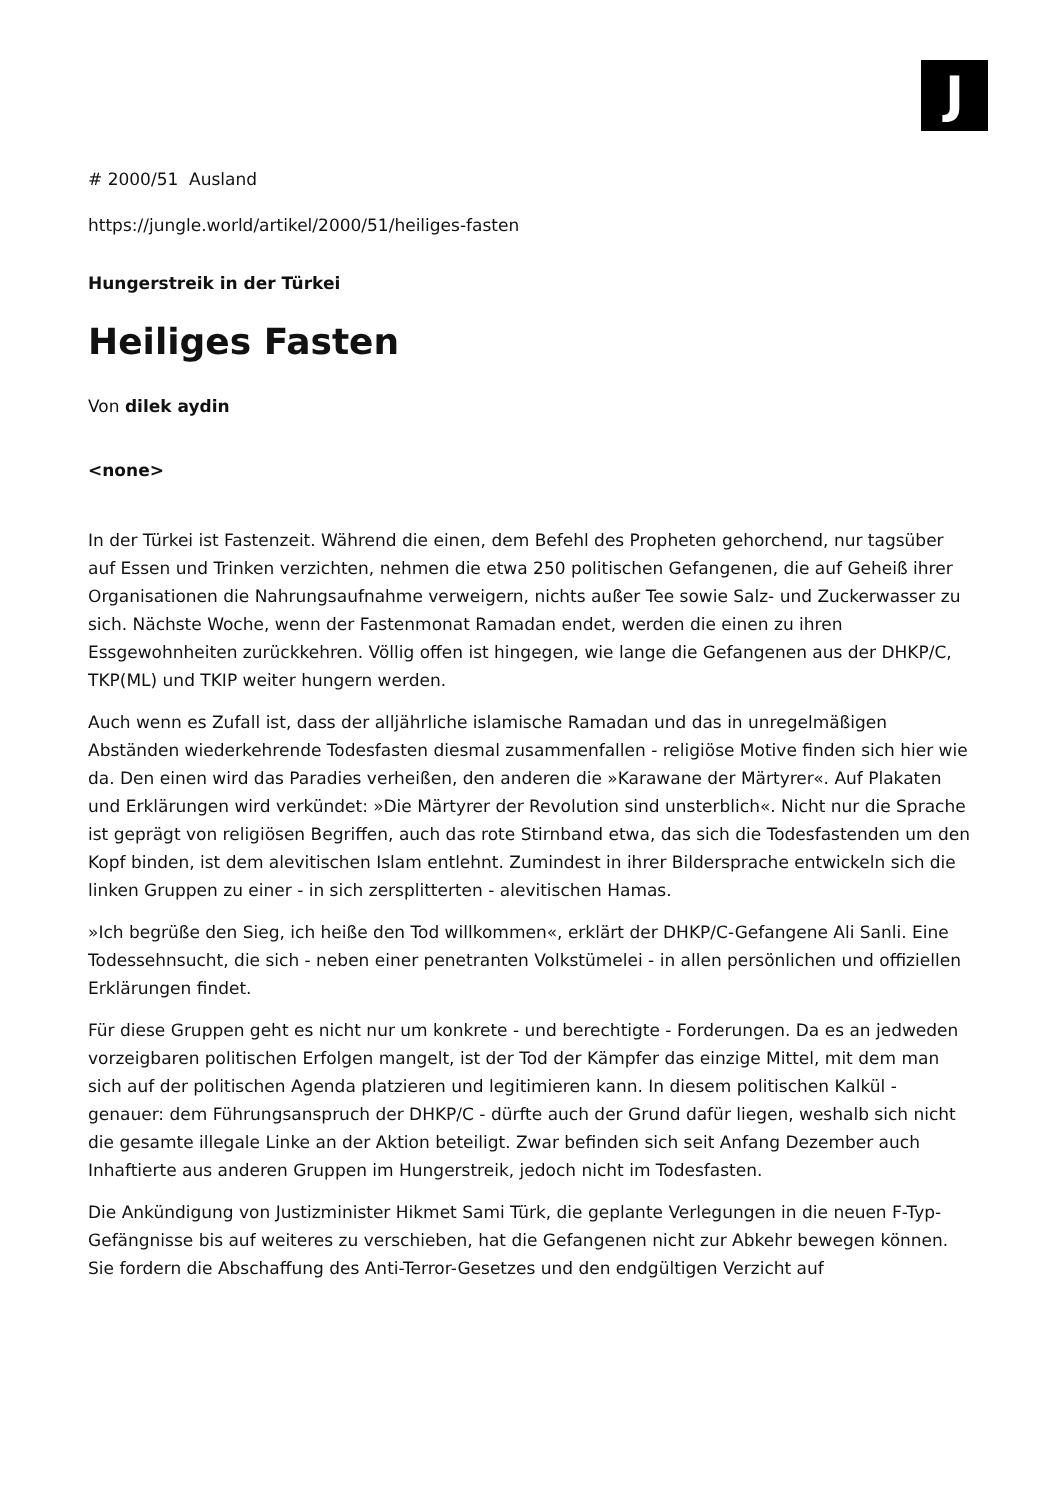J
# 2000/51 Ausland
https://jungle.world/artikel/2000/51/heiliges-fasten
Hungerstreik in der Türkei
Heiliges Fasten
Von dilek aydin
<none>
In der Türkei ist Fastenzeit. Während die einen, dem Befehl des Propheten gehorchend, nur tagsüber auf Essen und Trinken verzichten, nehmen die etwa 250 politischen Gefangenen, die auf Geheiß ihrer Organisationen die Nahrungsaufnahme verweigern, nichts außer Tee sowie Salz- und Zuckerwasser zu sich. Nächste Woche, wenn der Fastenmonat Ramadan endet, werden die einen zu ihren Essgewohnheiten zurückkehren. Völlig offen ist hingegen, wie lange die Gefangenen aus der DHKP/C, TKP(ML) und TKIP weiter hungern werden.
Auch wenn es Zufall ist, dass der alljährliche islamische Ramadan und das in unregelmäßigen Abständen wiederkehrende Todesfasten diesmal zusammenfallen - religiöse Motive finden sich hier wie da. Den einen wird das Paradies verheißen, den anderen die »Karawane der Märtyrer«. Auf Plakaten und Erklärungen wird verkündet: »Die Märtyrer der Revolution sind unsterblich«. Nicht nur die Sprache ist geprägt von religiösen Begriffen, auch das rote Stirnband etwa, das sich die Todesfastenden um den Kopf binden, ist dem alevitischen Islam entlehnt. Zumindest in ihrer Bildersprache entwickeln sich die linken Gruppen zu einer - in sich zersplitterten - alevitischen Hamas.
»Ich begrüße den Sieg, ich heiße den Tod willkommen«, erklärt der DHKP/C-Gefangene Ali Sanli. Eine Todessehnsucht, die sich - neben einer penetranten Volkstümelei - in allen persönlichen und offiziellen Erklärungen findet.
Für diese Gruppen geht es nicht nur um konkrete - und berechtigte - Forderungen. Da es an jedweden vorzeigbaren politischen Erfolgen mangelt, ist der Tod der Kämpfer das einzige Mittel, mit dem man sich auf der politischen Agenda platzieren und legitimieren kann. In diesem politischen Kalkül - genauer: dem Führungsanspruch der DHKP/C - dürfte auch der Grund dafür liegen, weshalb sich nicht die gesamte illegale Linke an der Aktion beteiligt. Zwar befinden sich seit Anfang Dezember auch Inhaftierte aus anderen Gruppen im Hungerstreik, jedoch nicht im Todesfasten.
Die Ankündigung von Justizminister Hikmet Sami Türk, die geplante Verlegungen in die neuen F-Typ-Gefängnisse bis auf weiteres zu verschieben, hat die Gefangenen nicht zur Abkehr bewegen können. Sie fordern die Abschaffung des Anti-Terror-Gesetzes und den endgültigen Verzicht auf